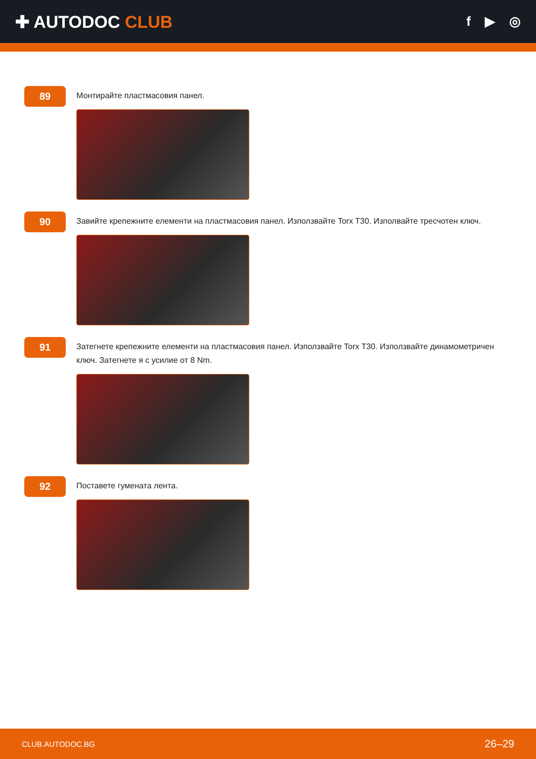✚ AUTODOC CLUB
f ▶ ◎
89
Монтирайте пластмасовия панел.
90
Завийте крепежните елементи на пластмасовия панел. Използвайте Torx T30. Изполвайте тресчотен ключ.
91
Затегнете крепежните елементи на пластмасовия панел. Използвайте Torx T30. Използвайте динамометричен ключ. Затегнете я с усилие от 8 Nm.
92
Поставете гумената лента.
CLUB.AUTODOC.BG 26–29